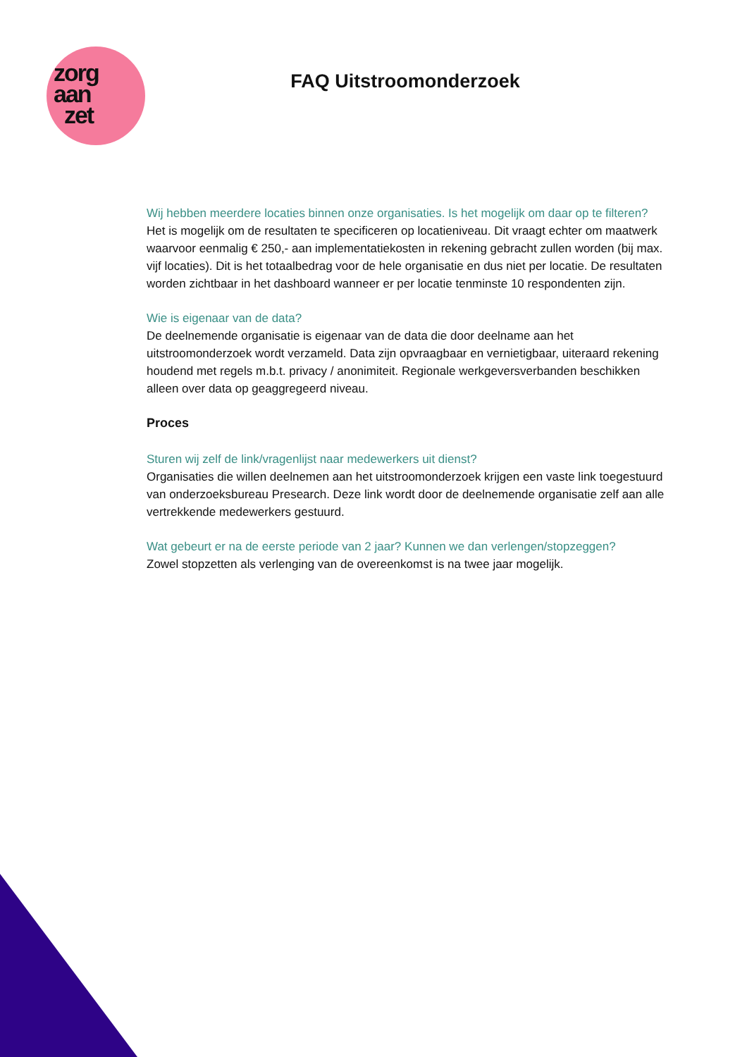zorg
aan
zet
FAQ Uitstroomonderzoek
Wij hebben meerdere locaties binnen onze organisaties. Is het mogelijk om daar op te filteren?
Het is mogelijk om de resultaten te specificeren op locatieniveau. Dit vraagt echter om maatwerk waarvoor eenmalig € 250,- aan implementatiekosten in rekening gebracht zullen worden (bij max. vijf locaties). Dit is het totaalbedrag voor de hele organisatie en dus niet per locatie. De resultaten worden zichtbaar in het dashboard wanneer er per locatie tenminste 10 respondenten zijn.
Wie is eigenaar van de data?
De deelnemende organisatie is eigenaar van de data die door deelname aan het uitstroomonderzoek wordt verzameld. Data zijn opvraagbaar en vernietigbaar, uiteraard rekening houdend met regels m.b.t. privacy / anonimiteit. Regionale werkgeversverbanden beschikken alleen over data op geaggregeerd niveau.
Proces
Sturen wij zelf de link/vragenlijst naar medewerkers uit dienst?
Organisaties die willen deelnemen aan het uitstroomonderzoek krijgen een vaste link toegestuurd van onderzoeksbureau Presearch. Deze link wordt door de deelnemende organisatie zelf aan alle vertrekkende medewerkers gestuurd.
Wat gebeurt er na de eerste periode van 2 jaar? Kunnen we dan verlengen/stopzeggen?
Zowel stopzetten als verlenging van de overeenkomst is na twee jaar mogelijk.